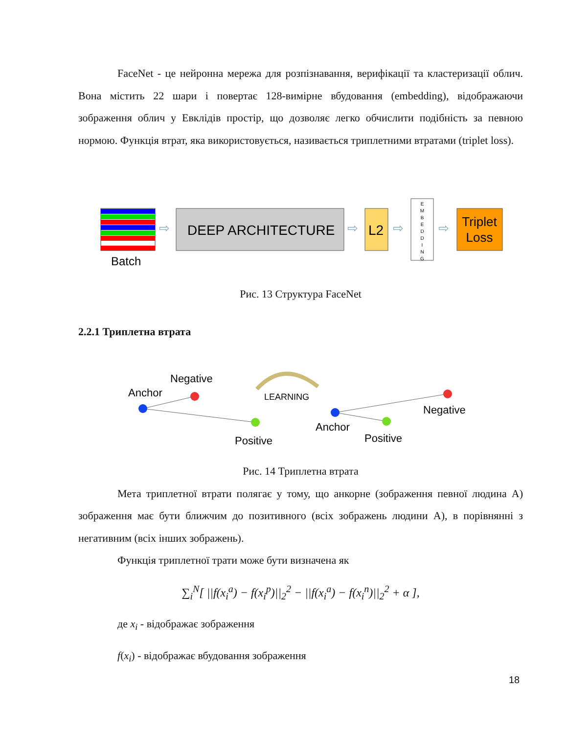FaceNet - це нейронна мережа для розпізнавання, верифікації та кластеризації облич. Вона містить 22 шари і повертає 128-вимірне вбудовання (embedding), відображаючи зображення облич у Евклідів простір, що дозволяє легко обчислити подібність за певною нормою. Функція втрат, яка використовується, називається триплетними втратами (triplet loss).
Batch
⇨
DEEP ARCHITECTURE
⇨
L2
⇨
E M B E D D I N G
⇨
Triplet
Loss
Рис. 13 Структура FaceNet
2.2.1 Триплетна втрата
Negative
Anchor
Positive
LEARNING
Negative
Anchor
Positive
Рис. 14 Триплетна втрата
Мета триплетної втрати полягає у тому, що анкорне (зображення певної людина A) зображення має бути ближчим до позитивного (всіх зображень людини A), в порівнянні з негативним (всіх інших зображень).
Функція триплетної трати може бути визначена як
∑<sub>i</sub><sup>N</sup>[ ||f(x<sub>i</sub><sup>a</sup>) − f(x<sub>i</sub><sup>p</sup>)||<sub>2</sub><sup>2</sup> − ||f(x<sub>i</sub><sup>a</sup>) − f(x<sub>i</sub><sup>n</sup>)||<sub>2</sub><sup>2</sup> + α ],
де x<sub>i</sub> - відображає зображення
f(x<sub>i</sub>) - відображає вбудовання зображення
18